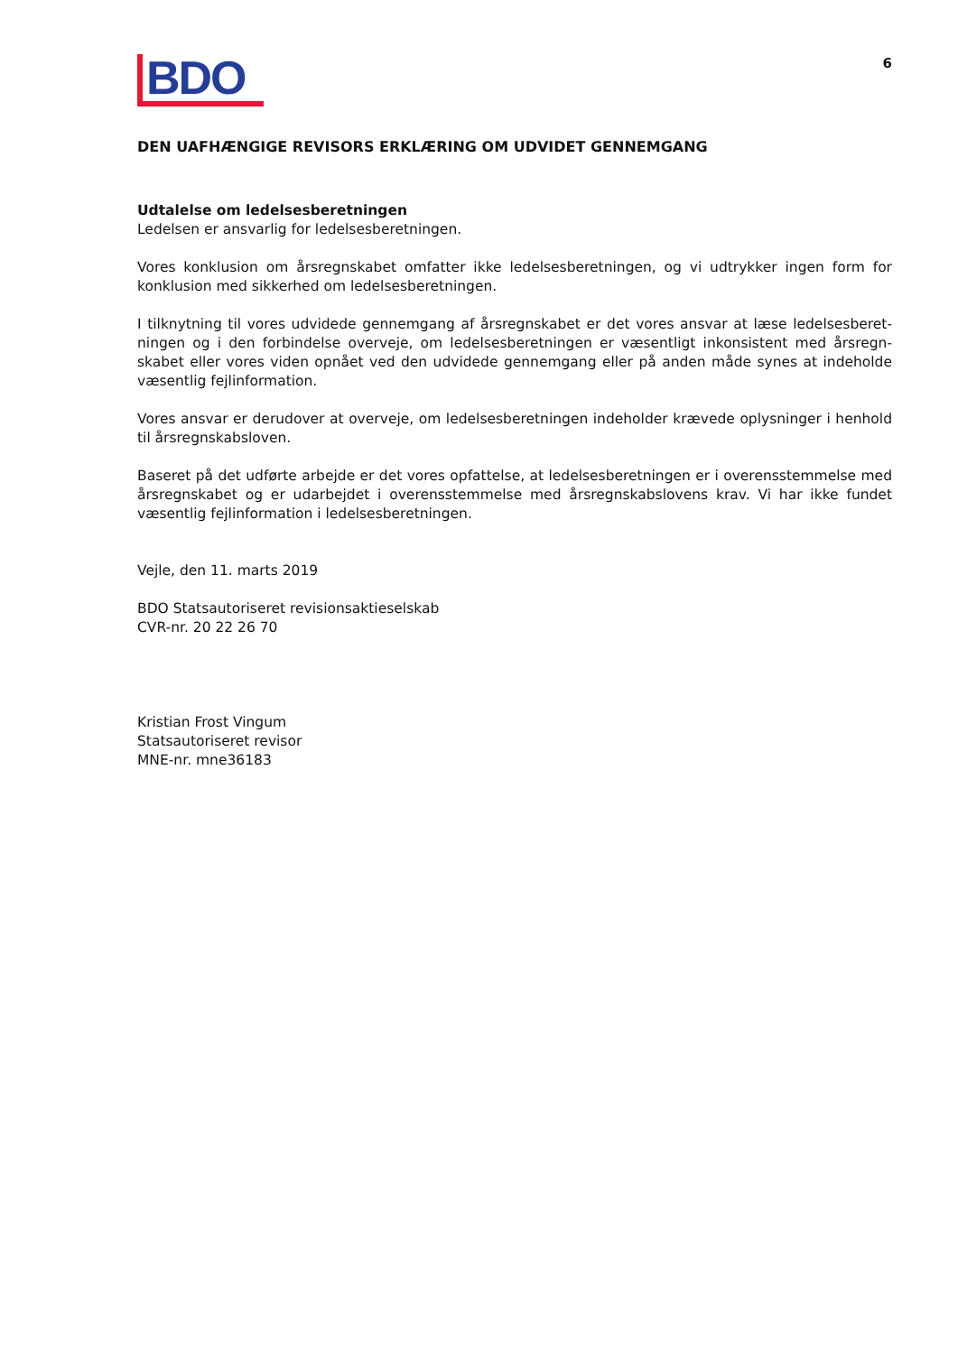BDO
6
DEN UAFHÆNGIGE REVISORS ERKLÆRING OM UDVIDET GENNEMGANG
Udtalelse om ledelsesberetningen
Ledelsen er ansvarlig for ledelsesberetningen.
Vores konklusion om årsregnskabet omfatter ikke ledelsesberetningen, og vi udtrykker ingen form for konklusion med sikkerhed om ledelsesberetningen.
I tilknytning til vores udvidede gennemgang af årsregnskabet er det vores ansvar at læse ledelsesberet­ningen og i den forbindelse overveje, om ledelsesberetningen er væsentligt inkonsistent med årsregn­skabet eller vores viden opnået ved den udvidede gennemgang eller på anden måde synes at indeholde væsentlig fejlinformation.
Vores ansvar er derudover at overveje, om ledelsesberetningen indeholder krævede oplysninger i henhold til årsregnskabsloven.
Baseret på det udførte arbejde er det vores opfattelse, at ledelsesberetningen er i overensstemmelse med årsregnskabet og er udarbejdet i overensstemmelse med årsregnskabslovens krav. Vi har ikke fundet væsentlig fejlinformation i ledelsesberetningen.
Vejle, den 11. marts 2019
BDO Statsautoriseret revisionsaktieselskab
CVR-nr. 20 22 26 70
Kristian Frost Vingum
Statsautoriseret revisor
MNE-nr. mne36183